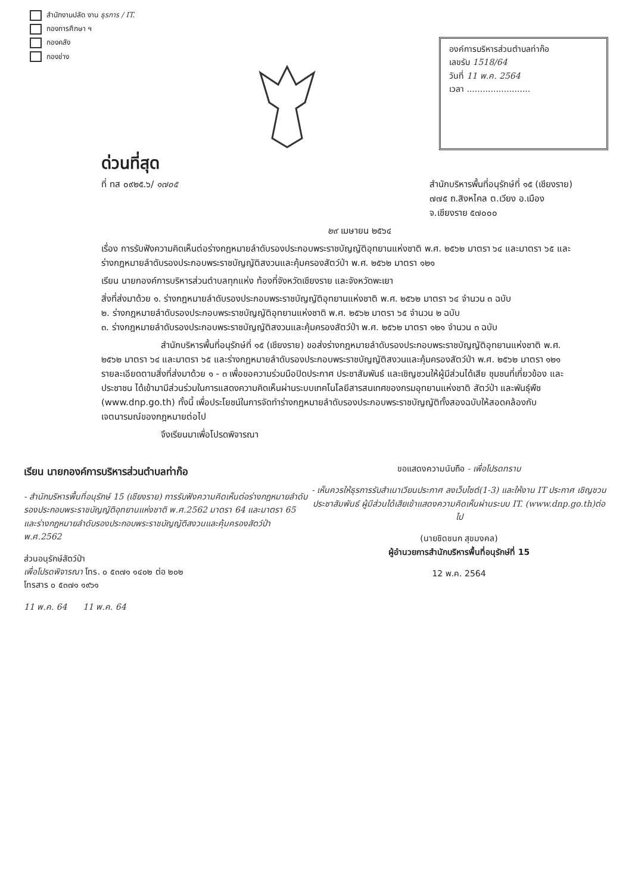สำนักงานปลัด งาน ธุรการ / IT.
กองการศึกษา ฯ
กองคลัง
กองช่าง
องค์การบริหารส่วนตำบลท่าก๊อ
เลขรับ 1518/64
วันที่ 11 พ.ค. 2564
เวลา ........................
ด่วนที่สุด
ที่ ทส ๐๙๒๕.๖/ ๑๗๐๕ สำนักบริหารพื้นที่อนุรักษ์ที่ ๑๕ (เชียงราย)
๗๗๕ ถ.สิงหไคล ต.เวียง อ.เมือง
จ.เชียงราย ๕๗๐๐๐
๒๙ เมษายน ๒๕๖๔
เรื่อง การรับฟังความคิดเห็นต่อร่างกฎหมายลำดับรองประกอบพระราชบัญญัติอุทยานแห่งชาติ พ.ศ. ๒๕๖๒ มาตรา ๖๔ และมาตรา ๖๕ และร่างกฎหมายลำดับรองประกอบพระราชบัญญัติสงวนและคุ้มครองสัตว์ป่า พ.ศ. ๒๕๖๒ มาตรา ๑๒๑
เรียน นายกองค์การบริหารส่วนตำบลทุกแห่ง ท้องที่จังหวัดเชียงราย และจังหวัดพะเยา
สิ่งที่ส่งมาด้วย ๑. ร่างกฎหมายลำดับรองประกอบพระราชบัญญัติอุทยานแห่งชาติ พ.ศ. ๒๕๖๒ มาตรา ๖๔ จำนวน ๓ ฉบับ
๒. ร่างกฎหมายลำดับรองประกอบพระราชบัญญัติอุทยานแห่งชาติ พ.ศ. ๒๕๖๒ มาตรา ๖๕ จำนวน ๒ ฉบับ
๓. ร่างกฎหมายลำดับรองประกอบพระราชบัญญัติสงวนและคุ้มครองสัตว์ป่า พ.ศ. ๒๕๖๒ มาตรา ๑๒๑ จำนวน ๓ ฉบับ
สำนักบริหารพื้นที่อนุรักษ์ที่ ๑๕ (เชียงราย) ขอส่งร่างกฎหมายลำดับรองประกอบพระราชบัญญัติอุทยานแห่งชาติ พ.ศ. ๒๕๖๒ มาตรา ๖๔ และมาตรา ๖๕ และร่างกฎหมายลำดับรองประกอบพระราชบัญญัติสงวนและคุ้มครองสัตว์ป่า พ.ศ. ๒๕๖๒ มาตรา ๑๒๑ รายละเอียดตามสิ่งที่ส่งมาด้วย ๑ - ๓ เพื่อขอความร่วมมือปิดประกาศ ประชาสัมพันธ์ และเชิญชวนให้ผู้มีส่วนได้เสีย ชุมชนที่เกี่ยวข้อง และประชาชน ได้เข้ามามีส่วนร่วมในการแสดงความคิดเห็นผ่านระบบเทคโนโลยีสารสนเทศของกรมอุทยานแห่งชาติ สัตว์ป่า และพันธุ์พืช (www.dnp.go.th) ทั้งนี้ เพื่อประโยชน์ในการจัดทำร่างกฎหมายลำดับรองประกอบพระราชบัญญัติทั้งสองฉบับให้สอดคล้องกับเจตนารมณ์ของกฎหมายต่อไป
จึงเรียนมาเพื่อโปรดพิจารณา
เรียน นายกองค์การบริหารส่วนตำบลท่าก๊อ
- สำนักบริหารพื้นที่อนุรักษ์ 15 (เชียงราย) การรับฟังความคิดเห็นต่อร่างกฎหมายลำดับรองประกอบพระราชบัญญัติอุทยานแห่งชาติ พ.ศ.2562 มาตรา 64 และมาตรา 65 และร่างกฎหมายลำดับรองประกอบพระราชบัญญัติสงวนและคุ้มครองสัตว์ป่า พ.ศ.2562
ส่วนอนุรักษ์สัตว์ป่า
เพื่อโปรดพิจารณา โทร. ๐ ๕๓๗๑ ๑๔๐๒ ต่อ ๒๐๒
โทรสาร ๐ ๕๓๗๑ ๑๙๖๑
11 พ.ค. 64 11 พ.ค. 64
ขอแสดงความนับถือ - เพื่อโปรดทราบ
- เห็นควรให้ธุรการรับสำเนาเวียนประกาศ ลงเว็บไซต์(1-3) และให้งาน IT ประกาศ เชิญชวนประชาสัมพันธ์ ผู้มีส่วนได้เสียเข้าแสดงความคิดเห็นผ่านระบบ IT. (www.dnp.go.th)ต่อไป
(นายชิดชนก สุขมงคล)
ผู้อำนวยการสำนักบริหารพื้นที่อนุรักษ์ที่ 15
12 พ.ค. 2564